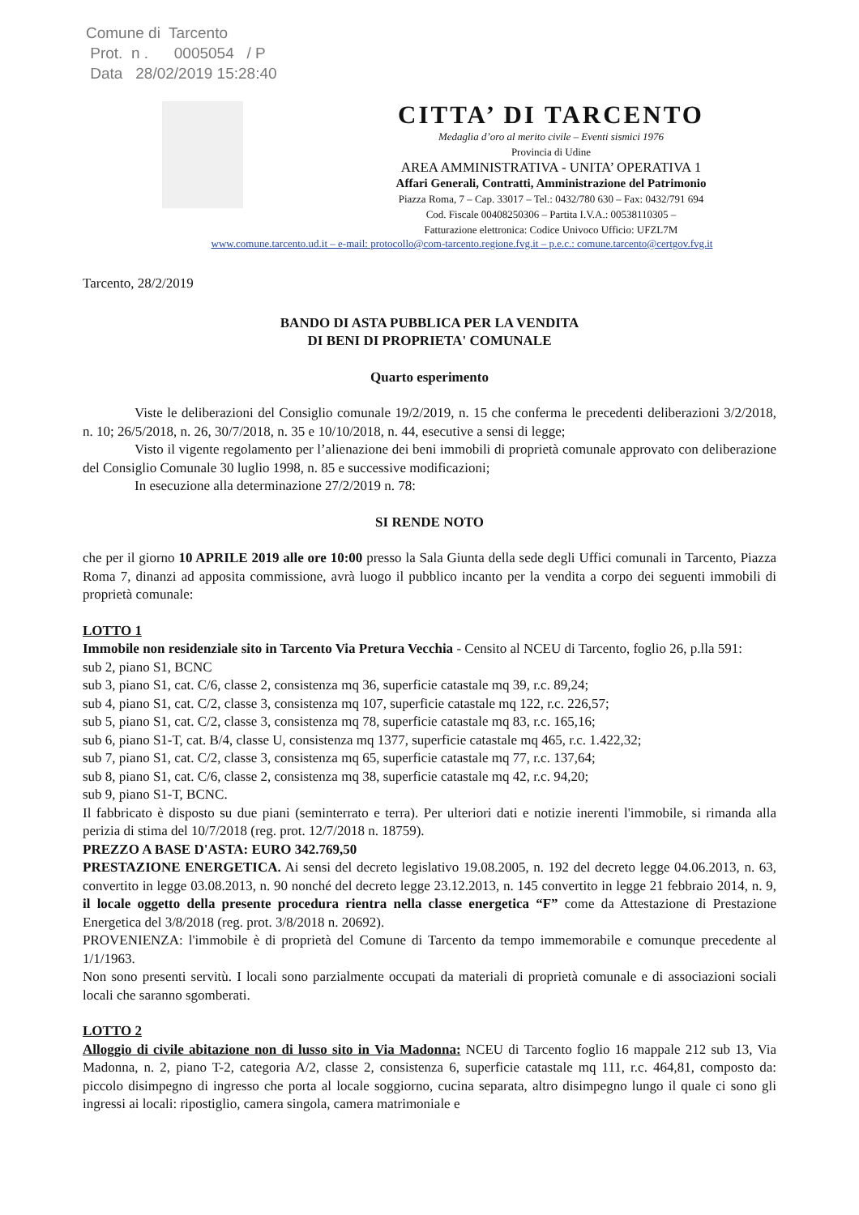Comune di Tarcento
Prot. n . 0005054 / P
Data 28/02/2019 15:28:40
CITTA’ DI TARCENTO
Medaglia d’oro al merito civile – Eventi sismici 1976
Provincia di Udine
AREA AMMINISTRATIVA - UNITA’ OPERATIVA 1
Affari Generali, Contratti, Amministrazione del Patrimonio
Piazza Roma, 7 – Cap. 33017 – Tel.: 0432/780 630 – Fax: 0432/791 694
Cod. Fiscale 00408250306 – Partita I.V.A.: 00538110305 –
Fatturazione elettronica: Codice Univoco Ufficio: UFZL7M
www.comune.tarcento.ud.it – e-mail: protocollo@com-tarcento.regione.fvg.it – p.e.c.: comune.tarcento@certgov.fvg.it
Tarcento, 28/2/2019
BANDO DI ASTA PUBBLICA PER LA VENDITA
DI BENI DI PROPRIETA' COMUNALE
Quarto esperimento
Viste le deliberazioni del Consiglio comunale 19/2/2019, n. 15 che conferma le precedenti deliberazioni 3/2/2018, n. 10; 26/5/2018, n. 26, 30/7/2018, n. 35 e 10/10/2018, n. 44, esecutive a sensi di legge;
Visto il vigente regolamento per l’alienazione dei beni immobili di proprietà comunale approvato con deliberazione del Consiglio Comunale 30 luglio 1998, n. 85 e successive modificazioni;
In esecuzione alla determinazione 27/2/2019 n. 78:
SI RENDE NOTO
che per il giorno 10 APRILE 2019 alle ore 10:00 presso la Sala Giunta della sede degli Uffici comunali in Tarcento, Piazza Roma 7, dinanzi ad apposita commissione, avrà luogo il pubblico incanto per la vendita a corpo dei seguenti immobili di proprietà comunale:
LOTTO 1
Immobile non residenziale sito in Tarcento Via Pretura Vecchia - Censito al NCEU di Tarcento, foglio 26, p.lla 591:
sub 2, piano S1, BCNC
sub 3, piano S1, cat. C/6, classe 2, consistenza mq 36, superficie catastale mq 39, r.c. 89,24;
sub 4, piano S1, cat. C/2, classe 3, consistenza mq 107, superficie catastale mq 122, r.c. 226,57;
sub 5, piano S1, cat. C/2, classe 3, consistenza mq 78, superficie catastale mq 83, r.c. 165,16;
sub 6, piano S1-T, cat. B/4, classe U, consistenza mq 1377, superficie catastale mq 465, r.c. 1.422,32;
sub 7, piano S1, cat. C/2, classe 3, consistenza mq 65, superficie catastale mq 77, r.c. 137,64;
sub 8, piano S1, cat. C/6, classe 2, consistenza mq 38, superficie catastale mq 42, r.c. 94,20;
sub 9, piano S1-T, BCNC.
Il fabbricato è disposto su due piani (seminterrato e terra). Per ulteriori dati e notizie inerenti l'immobile, si rimanda alla perizia di stima del 10/7/2018 (reg. prot. 12/7/2018 n. 18759).
PREZZO A BASE D'ASTA: EURO 342.769,50
PRESTAZIONE ENERGETICA. Ai sensi del decreto legislativo 19.08.2005, n. 192 del decreto legge 04.06.2013, n. 63, convertito in legge 03.08.2013, n. 90 nonché del decreto legge 23.12.2013, n. 145 convertito in legge 21 febbraio 2014, n. 9, il locale oggetto della presente procedura rientra nella classe energetica “F” come da Attestazione di Prestazione Energetica del 3/8/2018 (reg. prot. 3/8/2018 n. 20692).
PROVENIENZA: l'immobile è di proprietà del Comune di Tarcento da tempo immemorabile e comunque precedente al 1/1/1963.
Non sono presenti servitù. I locali sono parzialmente occupati da materiali di proprietà comunale e di associazioni sociali locali che saranno sgomberati.
LOTTO 2
Alloggio di civile abitazione non di lusso sito in Via Madonna: NCEU di Tarcento foglio 16 mappale 212 sub 13, Via Madonna, n. 2, piano T-2, categoria A/2, classe 2, consistenza 6, superficie catastale mq 111, r.c. 464,81, composto da: piccolo disimpegno di ingresso che porta al locale soggiorno, cucina separata, altro disimpegno lungo il quale ci sono gli ingressi ai locali: ripostiglio, camera singola, camera matrimoniale e